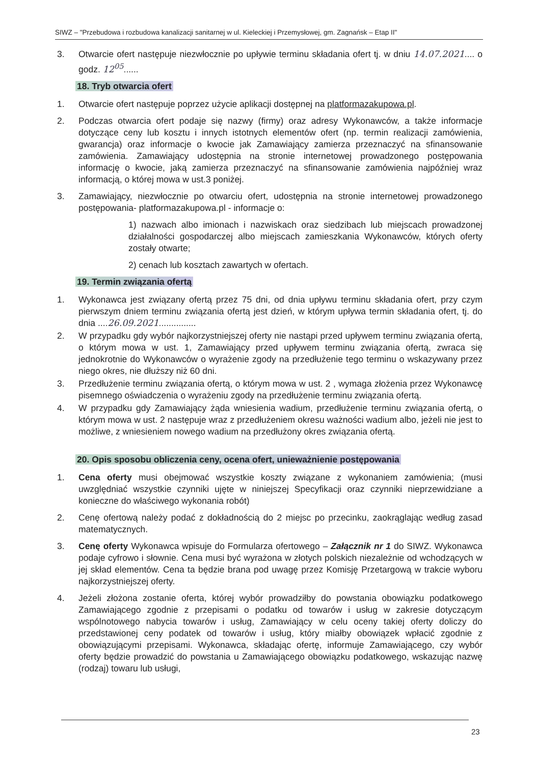SIWZ – "Przebudowa i rozbudowa kanalizacji sanitarnej w ul. Kieleckiej i Przemysłowej, gm. Zagnańsk – Etap II"
3. Otwarcie ofert następuje niezwłocznie po upływie terminu składania ofert tj. w dniu 14.07.2021.... o godz. 12<sup>05</sup>......
18. Tryb otwarcia ofert
1. Otwarcie ofert następuje poprzez użycie aplikacji dostępnej na platformazakupowa.pl.
2. Podczas otwarcia ofert podaje się nazwy (firmy) oraz adresy Wykonawców, a także informacje dotyczące ceny lub kosztu i innych istotnych elementów ofert (np. termin realizacji zamówienia, gwarancja) oraz informacje o kwocie jak Zamawiający zamierza przeznaczyć na sfinansowanie zamówienia. Zamawiający udostępnia na stronie internetowej prowadzonego postępowania informację o kwocie, jaką zamierza przeznaczyć na sfinansowanie zamówienia najpóźniej wraz informacją, o której mowa w ust.3 poniżej.
3. Zamawiający, niezwłocznie po otwarciu ofert, udostępnia na stronie internetowej prowadzonego postępowania- platformazakupowa.pl - informacje o:
1) nazwach albo imionach i nazwiskach oraz siedzibach lub miejscach prowadzonej działalności gospodarczej albo miejscach zamieszkania Wykonawców, których oferty zostały otwarte;
2) cenach lub kosztach zawartych w ofertach.
19. Termin związania ofertą
1. Wykonawca jest związany ofertą przez 75 dni, od dnia upływu terminu składania ofert, przy czym pierwszym dniem terminu związania ofertą jest dzień, w którym upływa termin składania ofert, tj. do dnia ....26.09.2021...............
2. W przypadku gdy wybór najkorzystniejszej oferty nie nastąpi przed upływem terminu związania ofertą, o którym mowa w ust. 1, Zamawiający przed upływem terminu związania ofertą, zwraca się jednokrotnie do Wykonawców o wyrażenie zgody na przedłużenie tego terminu o wskazywany przez niego okres, nie dłuższy niż 60 dni.
3. Przedłużenie terminu związania ofertą, o którym mowa w ust. 2 , wymaga złożenia przez Wykonawcę pisemnego oświadczenia o wyrażeniu zgody na przedłużenie terminu związania ofertą.
4. W przypadku gdy Zamawiający żąda wniesienia wadium, przedłużenie terminu związania ofertą, o którym mowa w ust. 2 następuje wraz z przedłużeniem okresu ważności wadium albo, jeżeli nie jest to możliwe, z wniesieniem nowego wadium na przedłużony okres związania ofertą.
20. Opis sposobu obliczenia ceny, ocena ofert, unieważnienie postępowania
1. Cena oferty musi obejmować wszystkie koszty związane z wykonaniem zamówienia; (musi uwzględniać wszystkie czynniki ujęte w niniejszej Specyfikacji oraz czynniki nieprzewidziane a konieczne do właściwego wykonania robót)
2. Cenę ofertową należy podać z dokładnością do 2 miejsc po przecinku, zaokrąglając według zasad matematycznych.
3. Cenę oferty Wykonawca wpisuje do Formularza ofertowego – Załącznik nr 1 do SIWZ. Wykonawca podaje cyfrowo i słownie. Cena musi być wyrażona w złotych polskich niezależnie od wchodzących w jej skład elementów. Cena ta będzie brana pod uwagę przez Komisję Przetargową w trakcie wyboru najkorzystniejszej oferty.
4. Jeżeli złożona zostanie oferta, której wybór prowadziłby do powstania obowiązku podatkowego Zamawiającego zgodnie z przepisami o podatku od towarów i usług w zakresie dotyczącym wspólnotowego nabycia towarów i usług, Zamawiający w celu oceny takiej oferty doliczy do przedstawionej ceny podatek od towarów i usług, który miałby obowiązek wpłacić zgodnie z obowiązującymi przepisami. Wykonawca, składając ofertę, informuje Zamawiającego, czy wybór oferty będzie prowadzić do powstania u Zamawiającego obowiązku podatkowego, wskazując nazwę (rodzaj) towaru lub usługi,
23